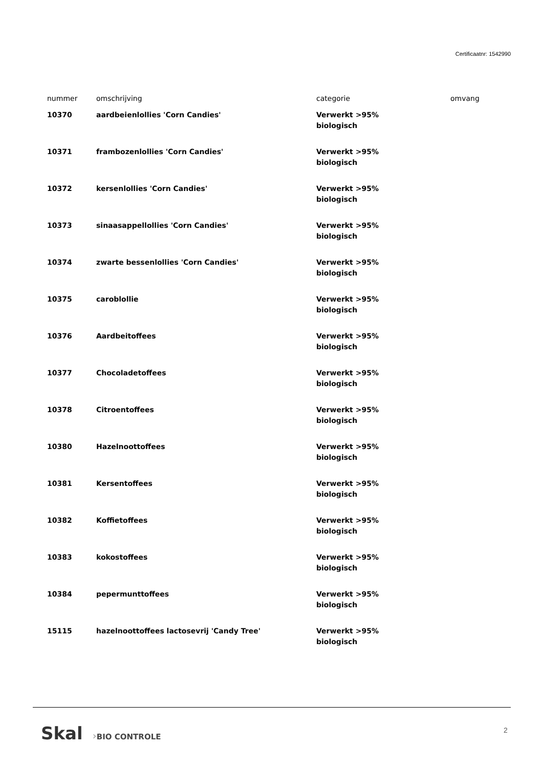Certificaatnr: 1542990
| nummer | omschrijving | categorie | omvang |
| --- | --- | --- | --- |
| 10370 | aardbeienlollies 'Corn Candies' | Verwerkt >95% biologisch | |
| 10371 | frambozenlollies 'Corn Candies' | Verwerkt >95% biologisch | |
| 10372 | kersenlollies 'Corn Candies' | Verwerkt >95% biologisch | |
| 10373 | sinaasappellollies 'Corn Candies' | Verwerkt >95% biologisch | |
| 10374 | zwarte bessenlollies 'Corn Candies' | Verwerkt >95% biologisch | |
| 10375 | caroblollie | Verwerkt >95% biologisch | |
| 10376 | Aardbeitoffees | Verwerkt >95% biologisch | |
| 10377 | Chocoladetoffees | Verwerkt >95% biologisch | |
| 10378 | Citroentoffees | Verwerkt >95% biologisch | |
| 10380 | Hazelnoottoffees | Verwerkt >95% biologisch | |
| 10381 | Kersentoffees | Verwerkt >95% biologisch | |
| 10382 | Koffietoffees | Verwerkt >95% biologisch | |
| 10383 | kokostoffees | Verwerkt >95% biologisch | |
| 10384 | pepermunttoffees | Verwerkt >95% biologisch | |
| 15115 | hazelnoottoffees lactosevrij 'Candy Tree' | Verwerkt >95% biologisch | |
Skal ›BIO CONTROLE 2